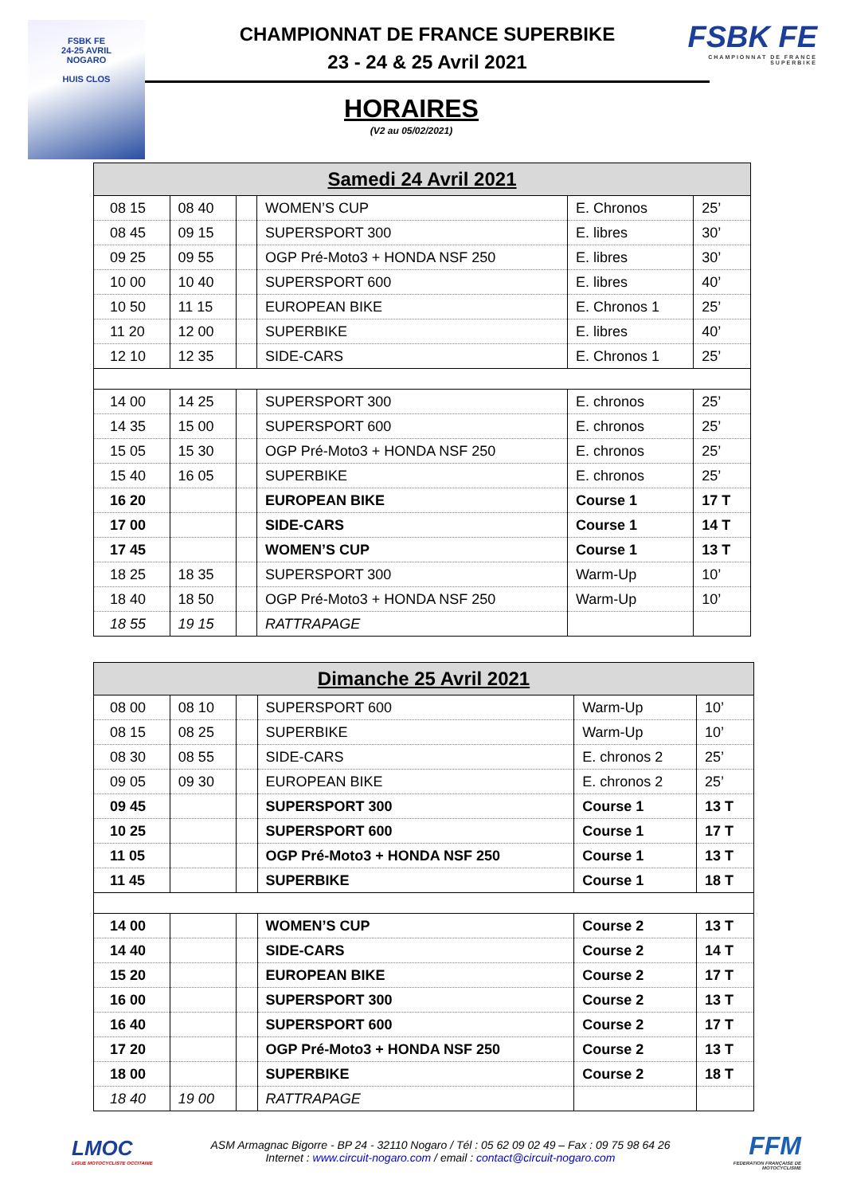FSBK FE
24-25 AVRIL
NOGARO
HUIS CLOS
CHAMPIONNAT DE FRANCE SUPERBIKE
23 - 24 & 25 Avril 2021
HORAIRES
(V2 au 05/02/2021)
FSBK FE
CHAMPIONNAT DE FRANCE SUPERBIKE
| Samedi 24 Avril 2021 | | | | | |
| --- | --- | --- | --- | --- | --- |
| 08 15 | 08 40 | | WOMEN’S CUP | E. Chronos | 25’ |
| 08 45 | 09 15 | | SUPERSPORT 300 | E. libres | 30’ |
| 09 25 | 09 55 | | OGP Pré-Moto3 + HONDA NSF 250 | E. libres | 30’ |
| 10 00 | 10 40 | | SUPERSPORT 600 | E. libres | 40’ |
| 10 50 | 11 15 | | EUROPEAN BIKE | E. Chronos 1 | 25’ |
| 11 20 | 12 00 | | SUPERBIKE | E. libres | 40’ |
| 12 10 | 12 35 | | SIDE-CARS | E. Chronos 1 | 25’ |
| 14 00 | 14 25 | | SUPERSPORT 300 | E. chronos | 25’ |
| 14 35 | 15 00 | | SUPERSPORT 600 | E. chronos | 25’ |
| 15 05 | 15 30 | | OGP Pré-Moto3 + HONDA NSF 250 | E. chronos | 25’ |
| 15 40 | 16 05 | | SUPERBIKE | E. chronos | 25’ |
| 16 20 | | | EUROPEAN BIKE | Course 1 | 17 T |
| 17 00 | | | SIDE-CARS | Course 1 | 14 T |
| 17 45 | | | WOMEN’S CUP | Course 1 | 13 T |
| 18 25 | 18 35 | | SUPERSPORT 300 | Warm-Up | 10’ |
| 18 40 | 18 50 | | OGP Pré-Moto3 + HONDA NSF 250 | Warm-Up | 10’ |
| 18 55 | 19 15 | | RATTRAPAGE | | |
| Dimanche 25 Avril 2021 | | | | | |
| --- | --- | --- | --- | --- | --- |
| 08 00 | 08 10 | | SUPERSPORT 600 | Warm-Up | 10’ |
| 08 15 | 08 25 | | SUPERBIKE | Warm-Up | 10’ |
| 08 30 | 08 55 | | SIDE-CARS | E. chronos 2 | 25’ |
| 09 05 | 09 30 | | EUROPEAN BIKE | E. chronos 2 | 25’ |
| 09 45 | | | SUPERSPORT 300 | Course 1 | 13 T |
| 10 25 | | | SUPERSPORT 600 | Course 1 | 17 T |
| 11 05 | | | OGP Pré-Moto3 + HONDA NSF 250 | Course 1 | 13 T |
| 11 45 | | | SUPERBIKE | Course 1 | 18 T |
| 14 00 | | | WOMEN’S CUP | Course 2 | 13 T |
| 14 40 | | | SIDE-CARS | Course 2 | 14 T |
| 15 20 | | | EUROPEAN BIKE | Course 2 | 17 T |
| 16 00 | | | SUPERSPORT 300 | Course 2 | 13 T |
| 16 40 | | | SUPERSPORT 600 | Course 2 | 17 T |
| 17 20 | | | OGP Pré-Moto3 + HONDA NSF 250 | Course 2 | 13 T |
| 18 00 | | | SUPERBIKE | Course 2 | 18 T |
| 18 40 | 19 00 | | RATTRAPAGE | | |
LMOC
LIGUE MOTOCYCLISTE OCCITANIE
ASM Armagnac Bigorre - BP 24 - 32110 Nogaro / Tél : 05 62 09 02 49 – Fax : 09 75 98 64 26
Internet : www.circuit-nogaro.com / email : contact@circuit-nogaro.com
FFM
FEDERATION FRANÇAISE DE MOTOCYCLISME